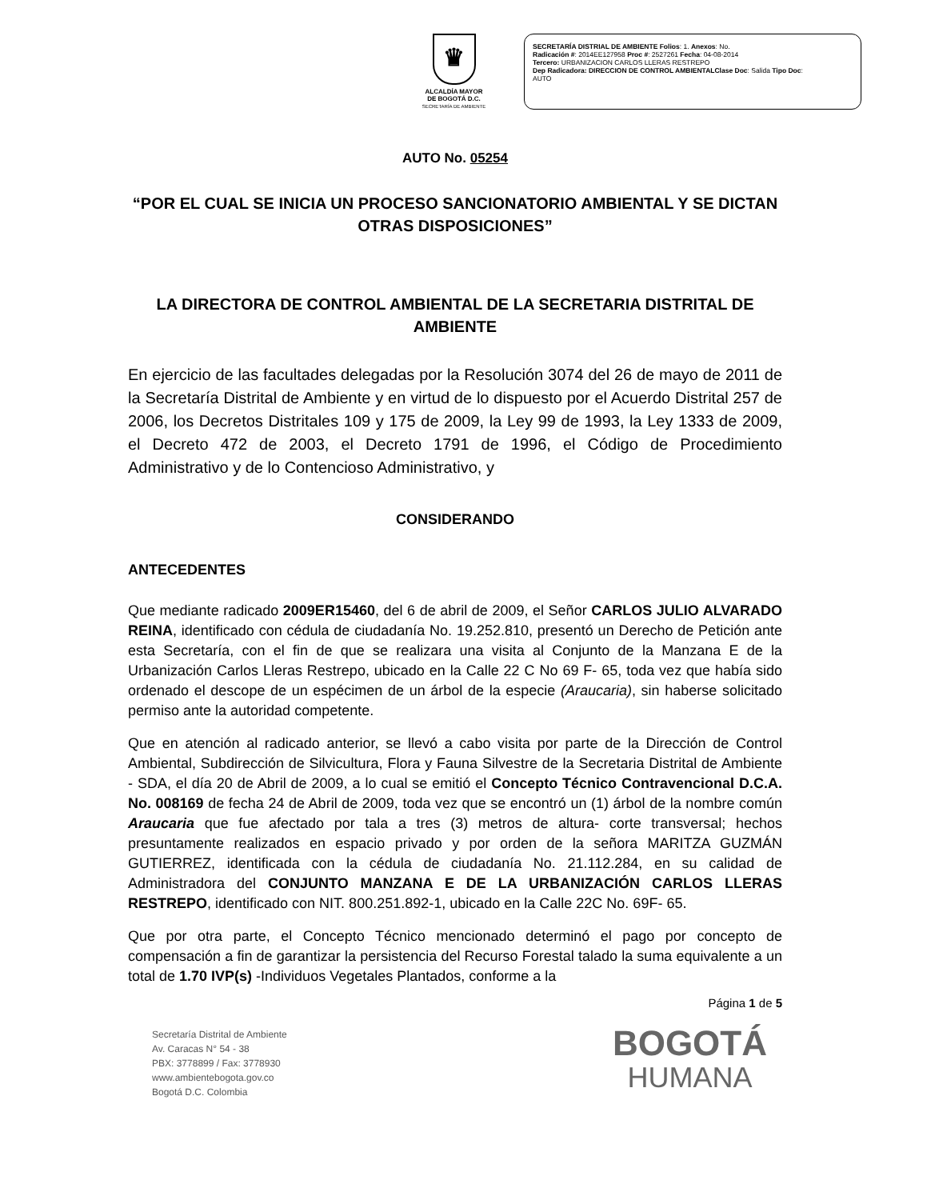♛
ALCALDÍA MAYOR
DE BOGOTÁ D.C.
SECRETARÍA DE AMBIENTE
SECRETARÍA DISTRIAL DE AMBIENTE Folios: 1. Anexos: No.
Radicación #: 2014EE127958 Proc #: 2527261 Fecha: 04-08-2014
Tercero: URBANIZACION CARLOS LLERAS RESTREPO
Dep Radicadora: DIRECCION DE CONTROL AMBIENTALClase Doc: Salida Tipo Doc:
AUTO
AUTO No. 05254
“POR EL CUAL SE INICIA UN PROCESO SANCIONATORIO AMBIENTAL Y SE DICTAN OTRAS DISPOSICIONES”
LA DIRECTORA DE CONTROL AMBIENTAL DE LA SECRETARIA DISTRITAL DE AMBIENTE
En ejercicio de las facultades delegadas por la Resolución 3074 del 26 de mayo de 2011 de la Secretaría Distrital de Ambiente y en virtud de lo dispuesto por el Acuerdo Distrital 257 de 2006, los Decretos Distritales 109 y 175 de 2009, la Ley 99 de 1993, la Ley 1333 de 2009, el Decreto 472 de 2003, el Decreto 1791 de 1996, el Código de Procedimiento Administrativo y de lo Contencioso Administrativo, y
CONSIDERANDO
ANTECEDENTES
Que mediante radicado 2009ER15460, del 6 de abril de 2009, el Señor CARLOS JULIO ALVARADO REINA, identificado con cédula de ciudadanía No. 19.252.810, presentó un Derecho de Petición ante esta Secretaría, con el fin de que se realizara una visita al Conjunto de la Manzana E de la Urbanización Carlos Lleras Restrepo, ubicado en la Calle 22 C No 69 F- 65, toda vez que había sido ordenado el descope de un espécimen de un árbol de la especie (Araucaria), sin haberse solicitado permiso ante la autoridad competente.
Que en atención al radicado anterior, se llevó a cabo visita por parte de la Dirección de Control Ambiental, Subdirección de Silvicultura, Flora y Fauna Silvestre de la Secretaria Distrital de Ambiente - SDA, el día 20 de Abril de 2009, a lo cual se emitió el Concepto Técnico Contravencional D.C.A. No. 008169 de fecha 24 de Abril de 2009, toda vez que se encontró un (1) árbol de la nombre común Araucaria que fue afectado por tala a tres (3) metros de altura- corte transversal; hechos presuntamente realizados en espacio privado y por orden de la señora MARITZA GUZMÁN GUTIERREZ, identificada con la cédula de ciudadanía No. 21.112.284, en su calidad de Administradora del CONJUNTO MANZANA E DE LA URBANIZACIÓN CARLOS LLERAS RESTREPO, identificado con NIT. 800.251.892-1, ubicado en la Calle 22C No. 69F- 65.
Que por otra parte, el Concepto Técnico mencionado determinó el pago por concepto de compensación a fin de garantizar la persistencia del Recurso Forestal talado la suma equivalente a un total de 1.70 IVP(s) -Individuos Vegetales Plantados, conforme a la
Página 1 de 5
Secretaría Distrital de Ambiente
Av. Caracas N° 54 - 38
PBX: 3778899 / Fax: 3778930
www.ambientebogota.gov.co
Bogotá D.C. Colombia
BOGOTÁ
HUMANA